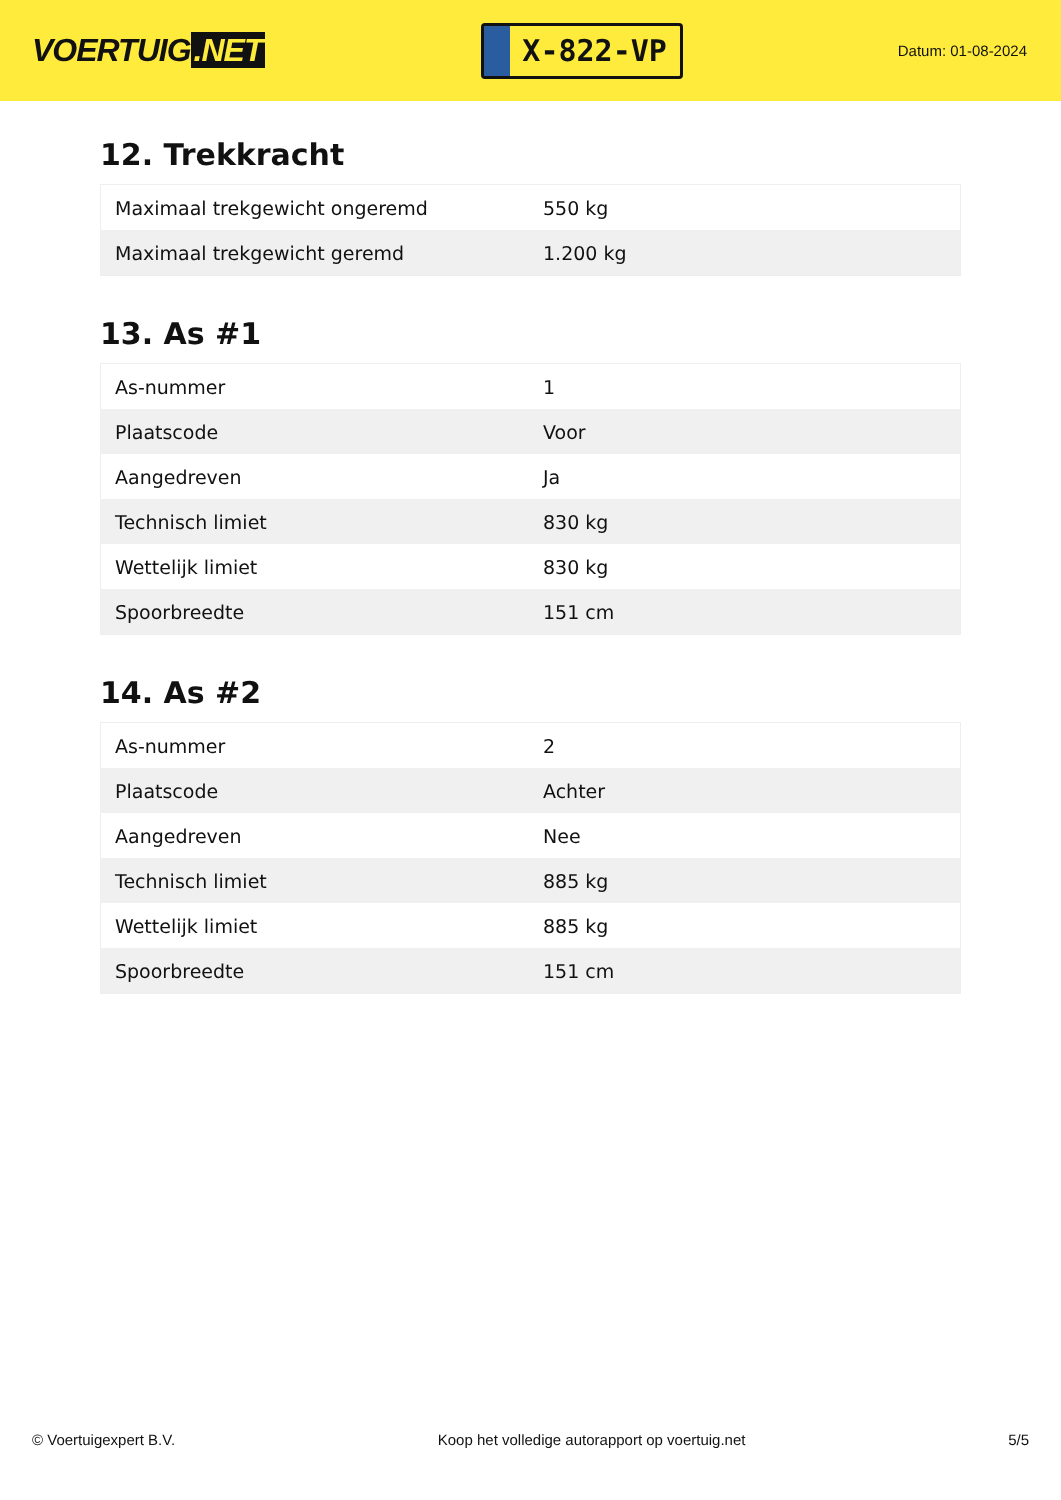VOERTUIG.NET
X-822-VP
Datum: 01-08-2024
12. Trekkracht
| Maximaal trekgewicht ongeremd | 550 kg |
| Maximaal trekgewicht geremd | 1.200 kg |
13. As #1
| As-nummer | 1 |
| Plaatscode | Voor |
| Aangedreven | Ja |
| Technisch limiet | 830 kg |
| Wettelijk limiet | 830 kg |
| Spoorbreedte | 151 cm |
14. As #2
| As-nummer | 2 |
| Plaatscode | Achter |
| Aangedreven | Nee |
| Technisch limiet | 885 kg |
| Wettelijk limiet | 885 kg |
| Spoorbreedte | 151 cm |
© Voertuigexpert B.V. Koop het volledige autorapport op voertuig.net 5/5